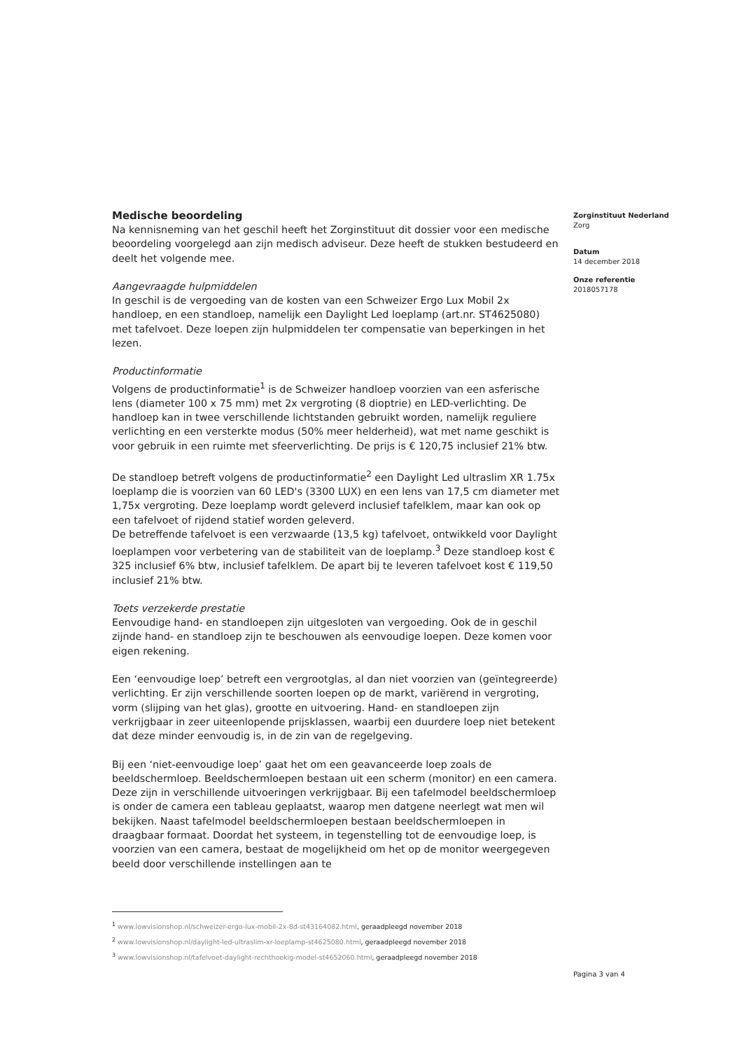Medische beoordeling
Na kennisneming van het geschil heeft het Zorginstituut dit dossier voor een medische beoordeling voorgelegd aan zijn medisch adviseur. Deze heeft de stukken bestudeerd en deelt het volgende mee.
Aangevraagde hulpmiddelen
In geschil is de vergoeding van de kosten van een Schweizer Ergo Lux Mobil 2x handloep, en een standloep, namelijk een Daylight Led loeplamp (art.nr. ST4625080) met tafelvoet. Deze loepen zijn hulpmiddelen ter compensatie van beperkingen in het lezen.
Productinformatie
Volgens de productinformatie<sup>1</sup> is de Schweizer handloep voorzien van een asferische lens (diameter 100 x 75 mm) met 2x vergroting (8 dioptrie) en LED-verlichting. De handloep kan in twee verschillende lichtstanden gebruikt worden, namelijk reguliere verlichting en een versterkte modus (50% meer helderheid), wat met name geschikt is voor gebruik in een ruimte met sfeerverlichting. De prijs is € 120,75 inclusief 21% btw.
De standloep betreft volgens de productinformatie<sup>2</sup> een Daylight Led ultraslim XR 1.75x loeplamp die is voorzien van 60 LED's (3300 LUX) en een lens van 17,5 cm diameter met 1,75x vergroting. Deze loeplamp wordt geleverd inclusief tafelklem, maar kan ook op een tafelvoet of rijdend statief worden geleverd.
De betreffende tafelvoet is een verzwaarde (13,5 kg) tafelvoet, ontwikkeld voor Daylight loeplampen voor verbetering van de stabiliteit van de loeplamp.<sup>3</sup> Deze standloep kost € 325 inclusief 6% btw, inclusief tafelklem. De apart bij te leveren tafelvoet kost € 119,50 inclusief 21% btw.
Toets verzekerde prestatie
Eenvoudige hand- en standloepen zijn uitgesloten van vergoeding. Ook de in geschil zijnde hand- en standloep zijn te beschouwen als eenvoudige loepen. Deze komen voor eigen rekening.
Een ‘eenvoudige loep’ betreft een vergrootglas, al dan niet voorzien van (geïntegreerde) verlichting. Er zijn verschillende soorten loepen op de markt, variërend in vergroting, vorm (slijping van het glas), grootte en uitvoering. Hand- en standloepen zijn verkrijgbaar in zeer uiteenlopende prijsklassen, waarbij een duurdere loep niet betekent dat deze minder eenvoudig is, in de zin van de regelgeving.
Bij een ‘niet-eenvoudige loep’ gaat het om een geavanceerde loep zoals de beeldschermloep. Beeldschermloepen bestaan uit een scherm (monitor) en een camera. Deze zijn in verschillende uitvoeringen verkrijgbaar. Bij een tafelmodel beeldschermloep is onder de camera een tableau geplaatst, waarop men datgene neerlegt wat men wil bekijken. Naast tafelmodel beeldschermloepen bestaan beeldschermloepen in draagbaar formaat. Doordat het systeem, in tegenstelling tot de eenvoudige loep, is voorzien van een camera, bestaat de mogelijkheid om het op de monitor weergegeven beeld door verschillende instellingen aan te
Zorginstituut Nederland
Zorg
Datum
14 december 2018
Onze referentie
2018057178
<sup>1</sup> www.lowvisionshop.nl/schweizer-ergo-lux-mobil-2x-8d-st43164082.html, geraadpleegd november 2018
<sup>2</sup> www.lowvisionshop.nl/daylight-led-ultraslim-xr-loeplamp-st4625080.html, geraadpleegd november 2018
<sup>3</sup> www.lowvisionshop.nl/tafelvoet-daylight-rechthoekig-model-st4652060.html, geraadpleegd november 2018
Pagina 3 van 4